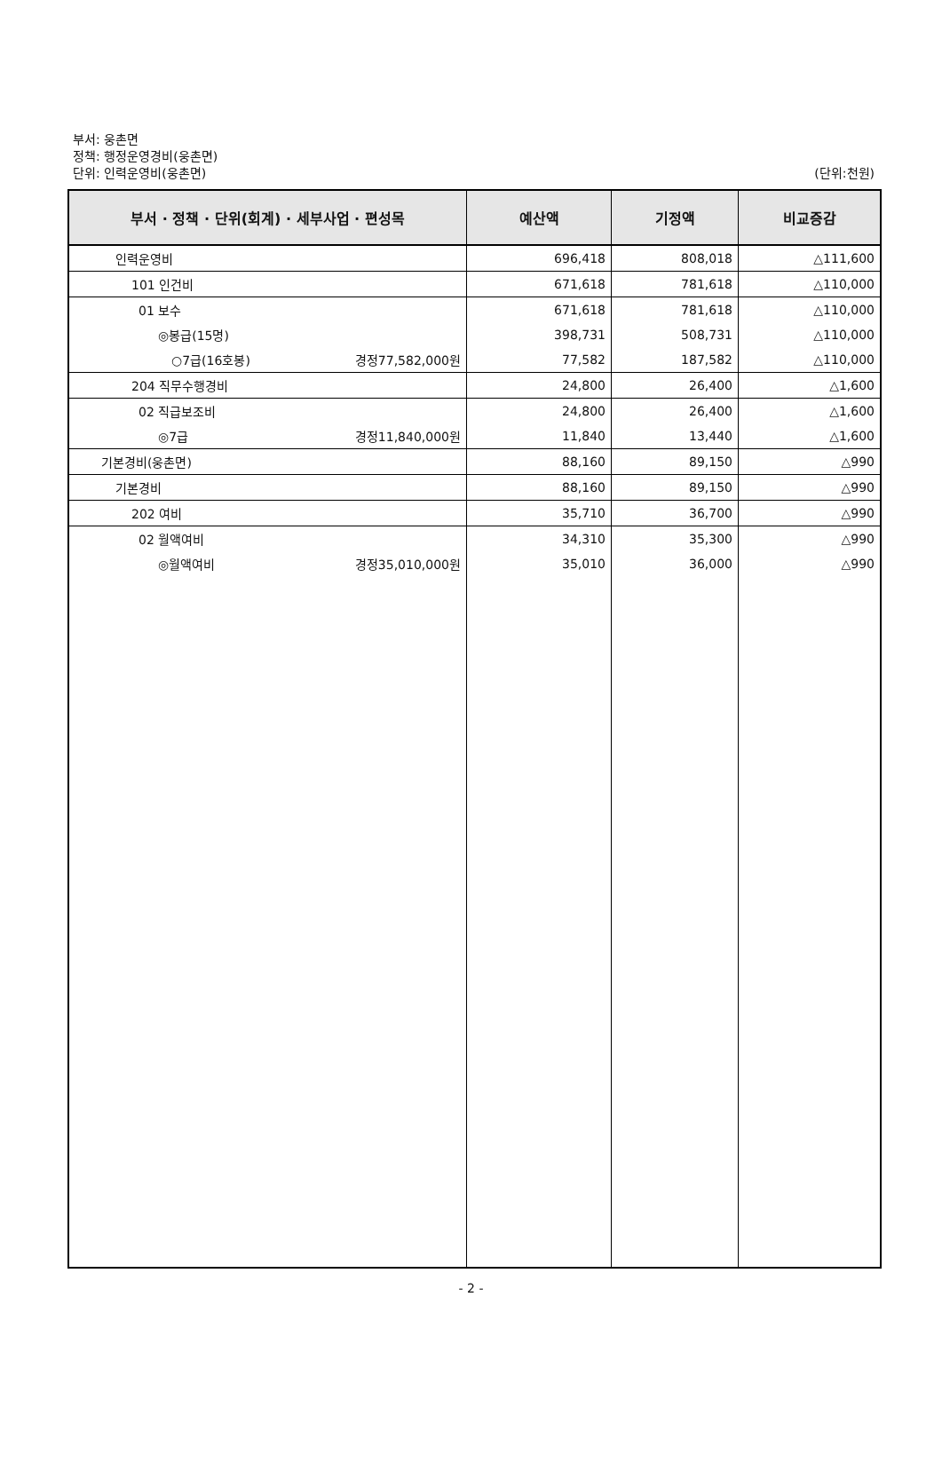부서: 웅촌면
정책: 행정운영경비(웅촌면)
단위: 인력운영비(웅촌면)
(단위:천원)
| 부서 · 정책 · 단위(회계) · 세부사업 · 편성목 | 예산액 | 기정액 | 비교증감 |
| --- | --- | --- | --- |
| 인력운영비 | 696,418 | 808,018 | △111,600 |
| 101 인건비 | 671,618 | 781,618 | △110,000 |
| 01 보수 | 671,618 | 781,618 | △110,000 |
| ◎봉급(15명) | 398,731 | 508,731 | △110,000 |
| ○7급(16호봉) 경정77,582,000원 | 77,582 | 187,582 | △110,000 |
| 204 직무수행경비 | 24,800 | 26,400 | △1,600 |
| 02 직급보조비 | 24,800 | 26,400 | △1,600 |
| ◎7급 경정11,840,000원 | 11,840 | 13,440 | △1,600 |
| 기본경비(웅촌면) | 88,160 | 89,150 | △990 |
| 기본경비 | 88,160 | 89,150 | △990 |
| 202 여비 | 35,710 | 36,700 | △990 |
| 02 월액여비 | 34,310 | 35,300 | △990 |
| ◎월액여비 경정35,010,000원 | 35,010 | 36,000 | △990 |
- 2 -